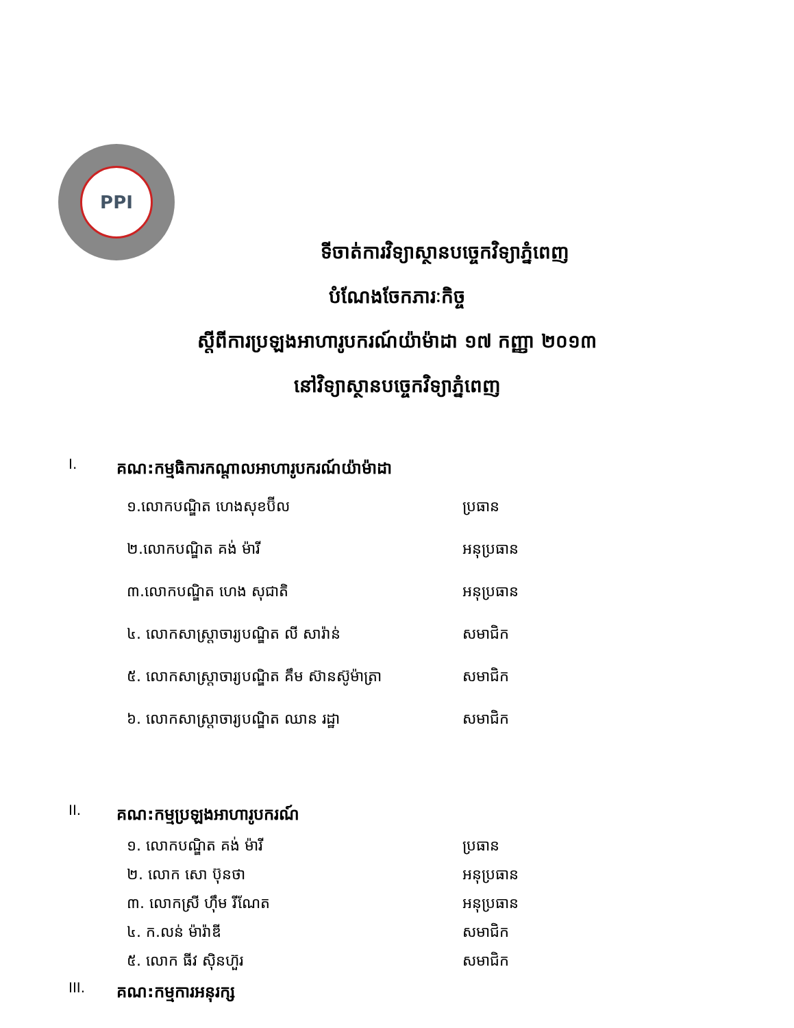PPI
ទីចាត់ការវិទ្យាស្ថានបច្ចេកវិទ្យាភ្នំពេញ
បំណែងចែកភារៈកិច្ច
ស្តីពីការប្រឡងអាហារូបករណ៍យ៉ាម៉ាដា ១៧ កញ្ញា ២០១៣
នៅវិទ្យាស្ថានបច្ចេកវិទ្យាភ្នំពេញ
I. គណ:កម្មធិការកណ្តាលអាហារូបករណ៍យ៉ាម៉ាដា
១.លោកបណ្ឌិត ហេងសុខប៊ីល ប្រធាន
២.លោកបណ្ឌិត គង់ ម៉ារី អនុប្រធាន
៣.លោកបណ្ឌិត ហេង សុជាតិ អនុប្រធាន
៤. លោកសាស្ត្រាចារ្យបណ្ឌិត លី សារ៉ាន់ សមាជិក
៥. លោកសាស្ត្រាចារ្យបណ្ឌិត គឹម ស៊ានស៊ូម៉ាត្រា
សមាជិក
៦. លោកសាស្ត្រាចារ្យបណ្ឌិត ឈាន រដ្ឋា សមាជិក
II. គណ:កម្មប្រឡងអាហារូបករណ៍
១. លោកបណ្ឌិត គង់ ម៉ារី ប្រធាន
២. លោក សោ ប៊ុនថា អនុប្រធាន
៣. លោកស្រី ហ៊ឹម រីណែត អនុប្រធាន
៤. ក.លន់ ម៉ារ៉ាឌី សមាជិក
៥. លោក ធីវ ស៊ិនហ៊ួរ សមាជិក
III. គណ:កម្មការអនុរក្ស